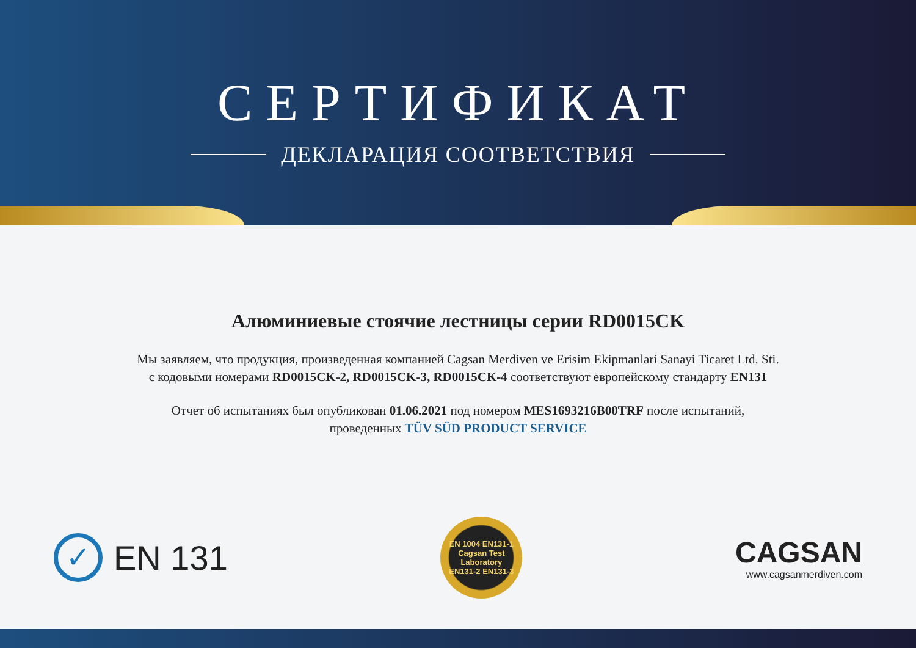СЕРТИФИКАТ
ДЕКЛАРАЦИЯ СООТВЕТСТВИЯ
Алюминиевые стоячие лестницы серии RD0015CK
Мы заявляем, что продукция, произведенная компанией Cagsan Merdiven ve Erisim Ekipmanlari Sanayi Ticaret Ltd. Sti.
с кодовыми номерами RD0015CK-2, RD0015CK-3, RD0015CK-4 соответствуют европейскому стандарту EN131
Отчет об испытаниях был опубликован 01.06.2021 под номером MES1693216B00TRF после испытаний,
проведенных TÜV SÜD PRODUCT SERVICE
✓
EN 131
EN 1004 EN131-1
Cagsan Test
Laboratory
EN131-2 EN131-3
CAGSAN
www.cagsanmerdiven.com